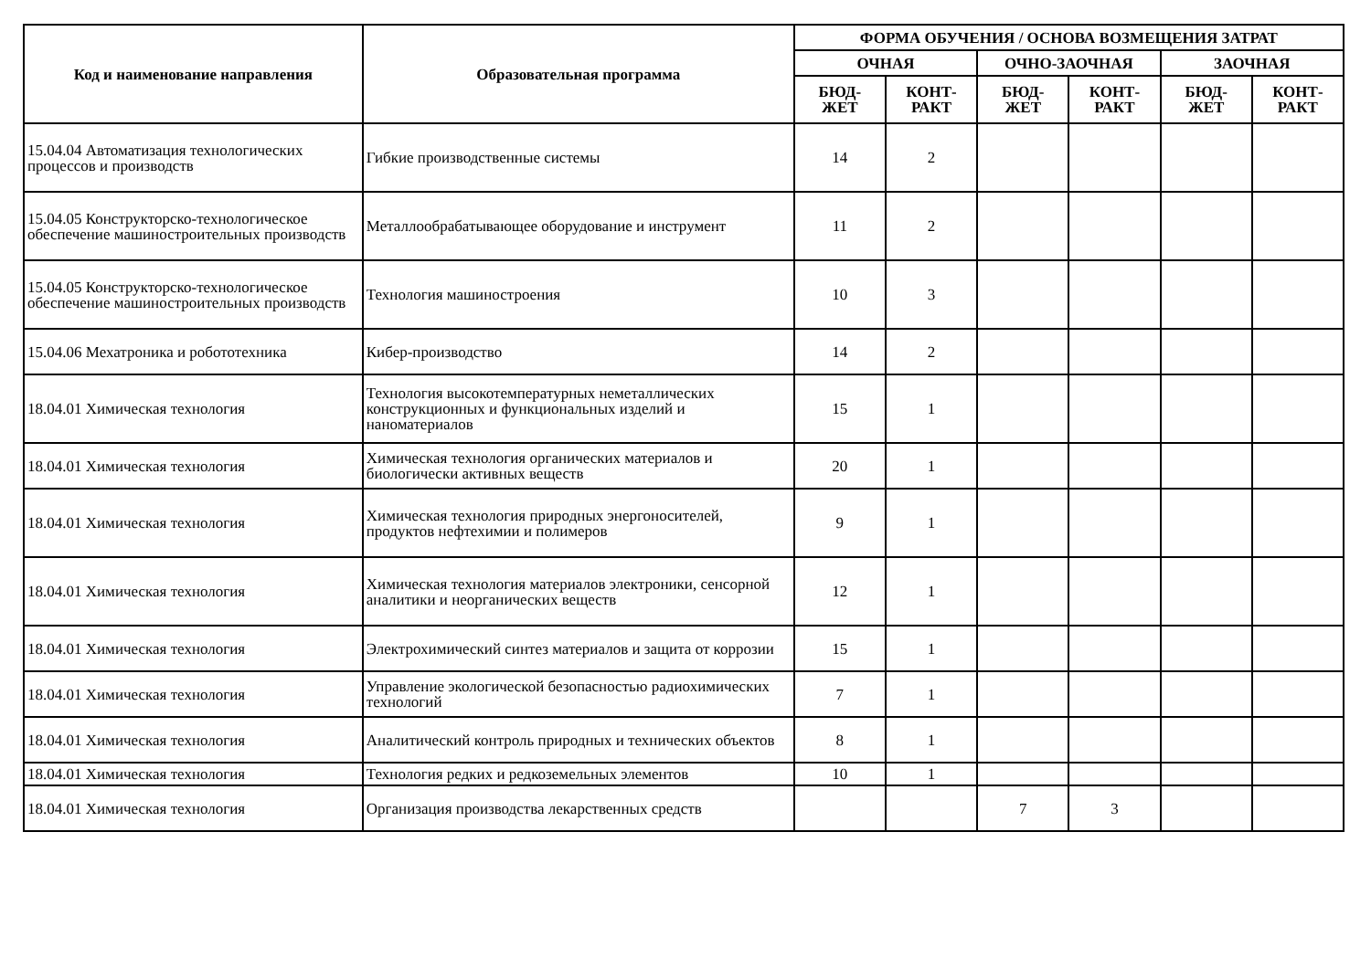| Код и наименование направления | Образовательная программа | ФОРМА ОБУЧЕНИЯ / ОСНОВА ВОЗМЕЩЕНИЯ ЗАТРАТ | | | | | |
| --- | --- | --- | --- | --- | --- | --- | --- |
| | | ОЧНАЯ | | ОЧНО-ЗАОЧНАЯ | | ЗАОЧНАЯ | |
| | | БЮД- ЖЕТ | КОНТ- РАКТ | БЮД- ЖЕТ | КОНТ- РАКТ | БЮД- ЖЕТ | КОНТ- РАКТ |
| 15.04.04 Автоматизация технологических процессов и производств | Гибкие производственные системы | 14 | 2 | | | | |
| 15.04.05 Конструкторско-технологическое обеспечение машиностроительных производств | Металлообрабатывающее оборудование и инструмент | 11 | 2 | | | | |
| 15.04.05 Конструкторско-технологическое обеспечение машиностроительных производств | Технология машиностроения | 10 | 3 | | | | |
| 15.04.06 Мехатроника и робототехника | Кибер-производство | 14 | 2 | | | | |
| 18.04.01 Химическая технология | Технология высокотемпературных неметаллических конструкционных и функциональных изделий и наноматериалов | 15 | 1 | | | | |
| 18.04.01 Химическая технология | Химическая технология органических материалов и биологически активных веществ | 20 | 1 | | | | |
| 18.04.01 Химическая технология | Химическая технология природных энергоносителей, продуктов нефтехимии и полимеров | 9 | 1 | | | | |
| 18.04.01 Химическая технология | Химическая технология материалов электроники, сенсорной аналитики и неорганических веществ | 12 | 1 | | | | |
| 18.04.01 Химическая технология | Электрохимический синтез материалов и защита от коррозии | 15 | 1 | | | | |
| 18.04.01 Химическая технология | Управление экологической безопасностью радиохимических технологий | 7 | 1 | | | | |
| 18.04.01 Химическая технология | Аналитический контроль природных и технических объектов | 8 | 1 | | | | |
| 18.04.01 Химическая технология | Технология редких и редкоземельных элементов | 10 | 1 | | | | |
| 18.04.01 Химическая технология | Организация производства лекарственных средств | | | 7 | 3 | | |